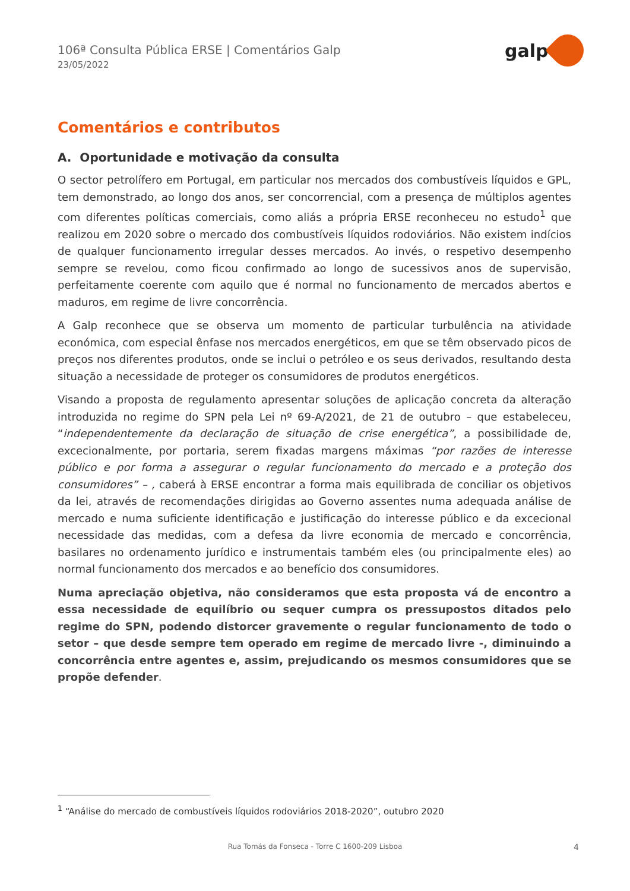106ª Consulta Pública ERSE | Comentários Galp
23/05/2022
galp
Comentários e contributos
A. Oportunidade e motivação da consulta
O sector petrolífero em Portugal, em particular nos mercados dos combustíveis líquidos e GPL, tem demonstrado, ao longo dos anos, ser concorrencial, com a presença de múltiplos agentes com diferentes políticas comerciais, como aliás a própria ERSE reconheceu no estudo<sup>1</sup> que realizou em 2020 sobre o mercado dos combustíveis líquidos rodoviários. Não existem indícios de qualquer funcionamento irregular desses mercados. Ao invés, o respetivo desempenho sempre se revelou, como ficou confirmado ao longo de sucessivos anos de supervisão, perfeitamente coerente com aquilo que é normal no funcionamento de mercados abertos e maduros, em regime de livre concorrência.
A Galp reconhece que se observa um momento de particular turbulência na atividade económica, com especial ênfase nos mercados energéticos, em que se têm observado picos de preços nos diferentes produtos, onde se inclui o petróleo e os seus derivados, resultando desta situação a necessidade de proteger os consumidores de produtos energéticos.
Visando a proposta de regulamento apresentar soluções de aplicação concreta da alteração introduzida no regime do SPN pela Lei nº 69-A/2021, de 21 de outubro – que estabeleceu, “independentemente da declaração de situação de crise energética”, a possibilidade de, excecionalmente, por portaria, serem fixadas margens máximas “por razões de interesse público e por forma a assegurar o regular funcionamento do mercado e a proteção dos consumidores” – , caberá à ERSE encontrar a forma mais equilibrada de conciliar os objetivos da lei, através de recomendações dirigidas ao Governo assentes numa adequada análise de mercado e numa suficiente identificação e justificação do interesse público e da excecional necessidade das medidas, com a defesa da livre economia de mercado e concorrência, basilares no ordenamento jurídico e instrumentais também eles (ou principalmente eles) ao normal funcionamento dos mercados e ao benefício dos consumidores.
Numa apreciação objetiva, não consideramos que esta proposta vá de encontro a essa necessidade de equilíbrio ou sequer cumpra os pressupostos ditados pelo regime do SPN, podendo distorcer gravemente o regular funcionamento de todo o setor – que desde sempre tem operado em regime de mercado livre -, diminuindo a concorrência entre agentes e, assim, prejudicando os mesmos consumidores que se propõe defender.
<sup>1</sup> “Análise do mercado de combustíveis líquidos rodoviários 2018-2020”, outubro 2020
Rua Tomás da Fonseca - Torre C 1600-209 Lisboa
4